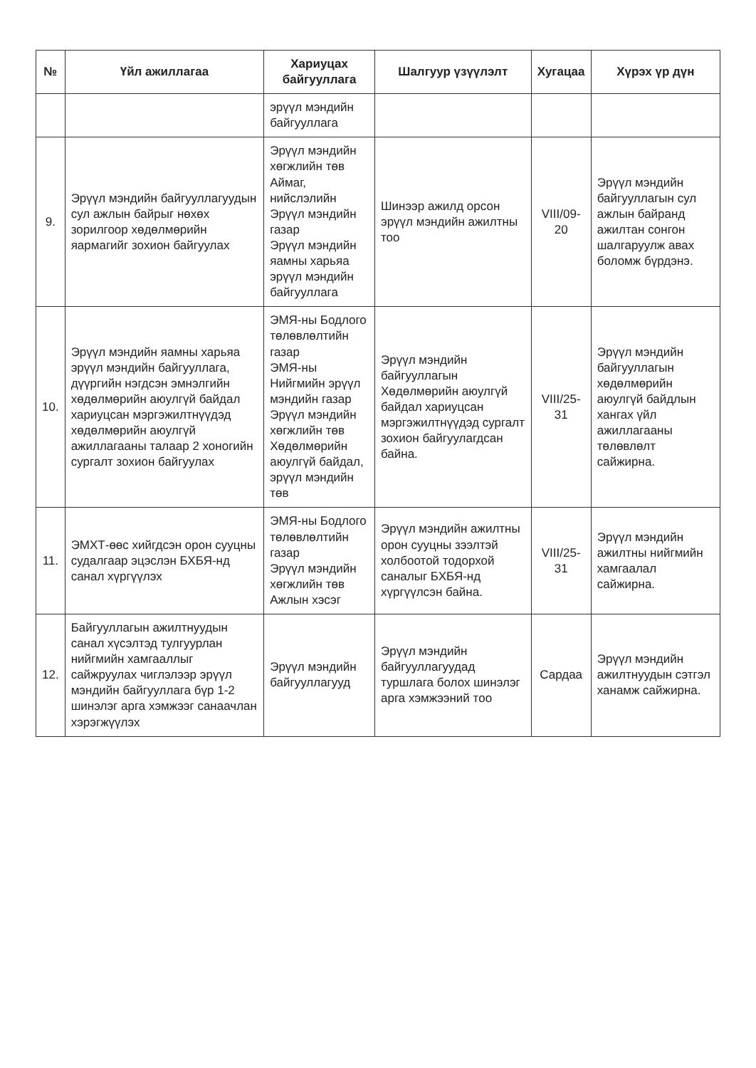| № | Үйл ажиллагаа | Хариуцах байгууллага | Шалгуур үзүүлэлт | Хугацаа | Хүрэх үр дүн |
| --- | --- | --- | --- | --- | --- |
| | | эрүүл мэндийн байгууллага | | | |
| 9. | Эрүүл мэндийн байгууллагуудын сул ажлын байрыг нөхөх зорилгоор хөдөлмөрийн яармагийг зохион байгуулах | Эрүүл мэндийн хөгжлийн төв Аймаг, нийслэлийн Эрүүл мэндийн газар Эрүүл мэндийн яамны харьяа эрүүл мэндийн байгууллага | Шинээр ажилд орсон эрүүл мэндийн ажилтны тоо | VIII/09-20 | Эрүүл мэндийн байгууллагын сул ажлын байранд ажилтан сонгон шалгаруулж авах боломж бүрдэнэ. |
| 10. | Эрүүл мэндийн яамны харьяа эрүүл мэндийн байгууллага, дүүргийн нэгдсэн эмнэлгийн хөдөлмөрийн аюулгүй байдал хариуцсан мэргэжилтнүүдэд хөдөлмөрийн аюулгүй ажиллагааны талаар 2 хоногийн сургалт зохион байгуулах | ЭМЯ-ны Бодлого төлөвлөлтийн газар ЭМЯ-ны Нийгмийн эрүүл мэндийн газар Эрүүл мэндийн хөгжлийн төв Хөдөлмөрийн аюулгүй байдал, эрүүл мэндийн төв | Эрүүл мэндийн байгууллагын Хөдөлмөрийн аюулгүй байдал хариуцсан мэргэжилтнүүдэд сургалт зохион байгуулагдсан байна. | VIII/25-31 | Эрүүл мэндийн байгууллагын хөдөлмөрийн аюулгүй байдлын хангах үйл ажиллагааны төлөвлөлт сайжирна. |
| 11. | ЭМХТ-өөс хийгдсэн орон сууцны судалгаар эцэслэн БХБЯ-нд санал хүргүүлэх | ЭМЯ-ны Бодлого төлөвлөлтийн газар Эрүүл мэндийн хөгжлийн төв Ажлын хэсэг | Эрүүл мэндийн ажилтны орон сууцны зээлтэй холбоотой тодорхой саналыг БХБЯ-нд хүргүүлсэн байна. | VIII/25-31 | Эрүүл мэндийн ажилтны нийгмийн хамгаалал сайжирна. |
| 12. | Байгууллагын ажилтнуудын санал хүсэлтэд тулгуурлан нийгмийн хамгааллыг сайжруулах чиглэлээр эрүүл мэндийн байгууллага бүр 1-2 шинэлэг арга хэмжээг санаачлан хэрэгжүүлэх | Эрүүл мэндийн байгууллагууд | Эрүүл мэндийн байгууллагуудад туршлага болох шинэлэг арга хэмжээний тоо | Сардаа | Эрүүл мэндийн ажилтнуудын сэтгэл ханамж сайжирна. |